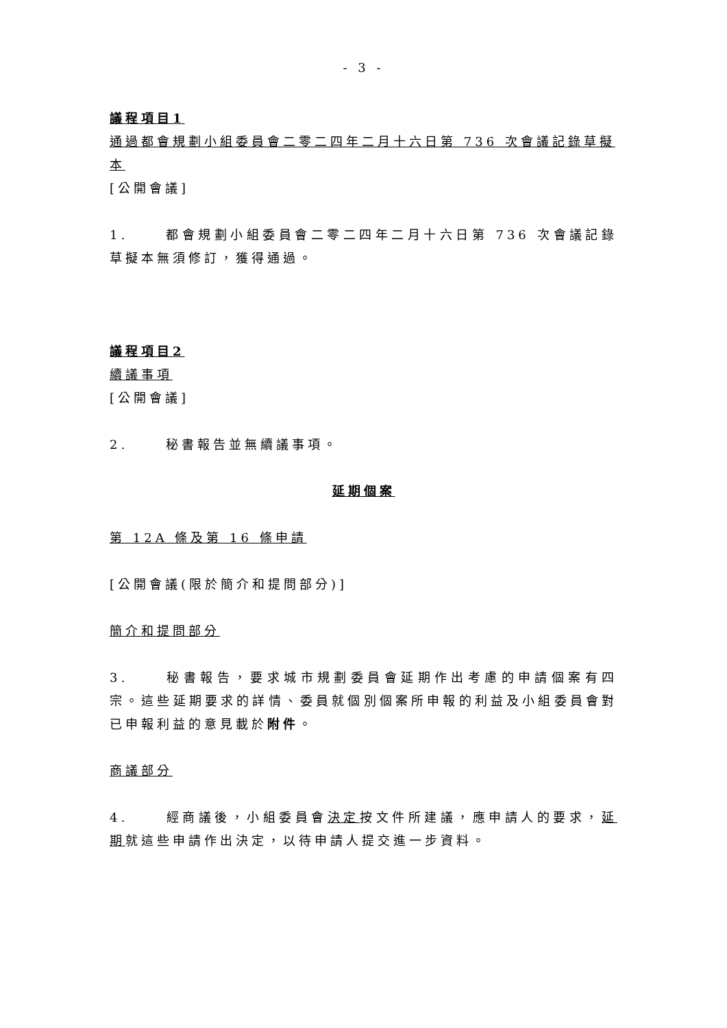- 3 -
議程項目1
通過都會規劃小組委員會二零二四年二月十六日第 736 次會議記錄草擬本
[公開會議]
1. 都會規劃小組委員會二零二四年二月十六日第 736 次會議記錄草擬本無須修訂，獲得通過。
議程項目2
續議事項
[公開會議]
2. 秘書報告並無續議事項。
延期個案
第 12A 條及第 16 條申請
[公開會議(限於簡介和提問部分)]
簡介和提問部分
3. 秘書報告，要求城市規劃委員會延期作出考慮的申請個案有四宗。這些延期要求的詳情、委員就個別個案所申報的利益及小組委員會對已申報利益的意見載於附件。
商議部分
4. 經商議後，小組委員會決定按文件所建議，應申請人的要求，延期就這些申請作出決定，以待申請人提交進一步資料。